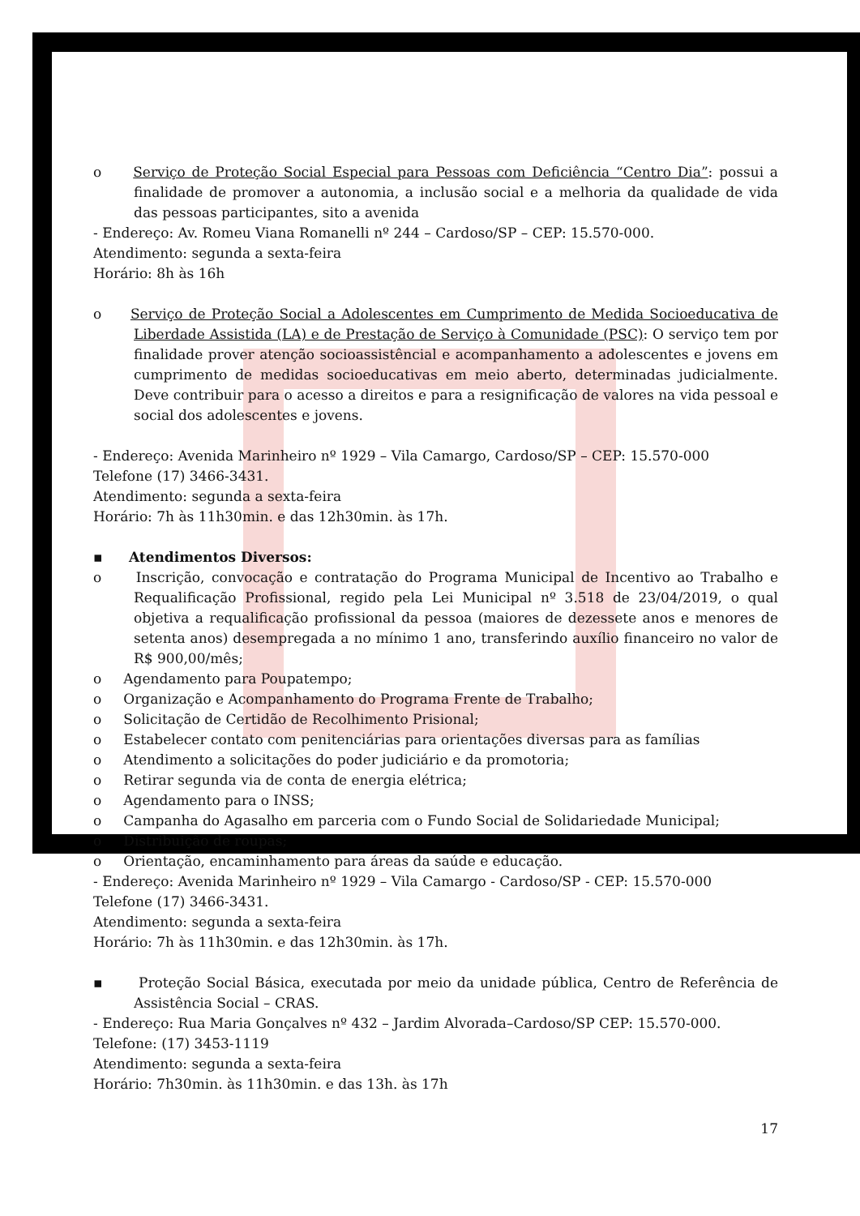o Serviço de Proteção Social Especial para Pessoas com Deficiência “Centro Dia”: possui a finalidade de promover a autonomia, a inclusão social e a melhoria da qualidade de vida das pessoas participantes, sito a avenida
- Endereço: Av. Romeu Viana Romanelli nº 244 – Cardoso/SP – CEP: 15.570-000.
Atendimento: segunda a sexta-feira
Horário: 8h às 16h
o Serviço de Proteção Social a Adolescentes em Cumprimento de Medida Socioeducativa de Liberdade Assistida (LA) e de Prestação de Serviço à Comunidade (PSC): O serviço tem por finalidade prover atenção socioassistêncial e acompanhamento a adolescentes e jovens em cumprimento de medidas socioeducativas em meio aberto, determinadas judicialmente. Deve contribuir para o acesso a direitos e para a resignificação de valores na vida pessoal e social dos adolescentes e jovens.
- Endereço: Avenida Marinheiro nº 1929 – Vila Camargo, Cardoso/SP – CEP: 15.570-000
Telefone (17) 3466-3431.
Atendimento: segunda a sexta-feira
Horário: 7h às 11h30min. e das 12h30min. às 17h.
▪ Atendimentos Diversos:
o Inscrição, convocação e contratação do Programa Municipal de Incentivo ao Trabalho e Requalificação Profissional, regido pela Lei Municipal nº 3.518 de 23/04/2019, o qual objetiva a requalificação profissional da pessoa (maiores de dezessete anos e menores de setenta anos) desempregada a no mínimo 1 ano, transferindo auxílio financeiro no valor de R$ 900,00/mês;
o Agendamento para Poupatempo;
o Organização e Acompanhamento do Programa Frente de Trabalho;
o Solicitação de Certidão de Recolhimento Prisional;
o Estabelecer contato com penitenciárias para orientações diversas para as famílias
o Atendimento a solicitações do poder judiciário e da promotoria;
o Retirar segunda via de conta de energia elétrica;
o Agendamento para o INSS;
o Campanha do Agasalho em parceria com o Fundo Social de Solidariedade Municipal;
o Distribuição de roupas;
o Orientação, encaminhamento para áreas da saúde e educação.
- Endereço: Avenida Marinheiro nº 1929 – Vila Camargo - Cardoso/SP - CEP: 15.570-000
Telefone (17) 3466-3431.
Atendimento: segunda a sexta-feira
Horário: 7h às 11h30min. e das 12h30min. às 17h.
▪ Proteção Social Básica, executada por meio da unidade pública, Centro de Referência de Assistência Social – CRAS.
- Endereço: Rua Maria Gonçalves nº 432 – Jardim Alvorada–Cardoso/SP CEP: 15.570-000.
Telefone: (17) 3453-1119
Atendimento: segunda a sexta-feira
Horário: 7h30min. às 11h30min. e das 13h. às 17h
17